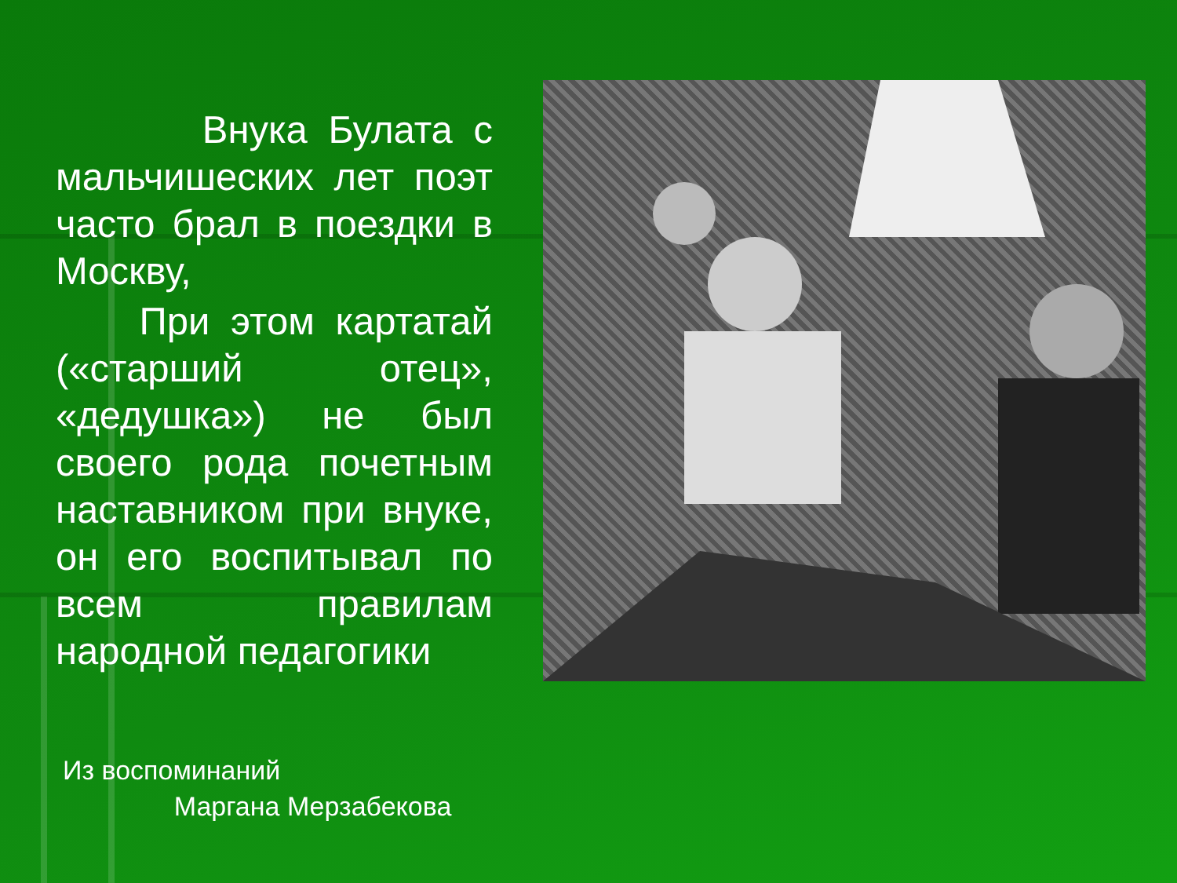Внука Булата с мальчишеских лет поэт часто брал в поездки в Москву,
При этом картатай («старший отец», «дедушка») не был своего рода почетным наставником при внуке, он его воспитывал по всем правилам народной педагогики
Из воспоминаний
Маргана Мерзабекова